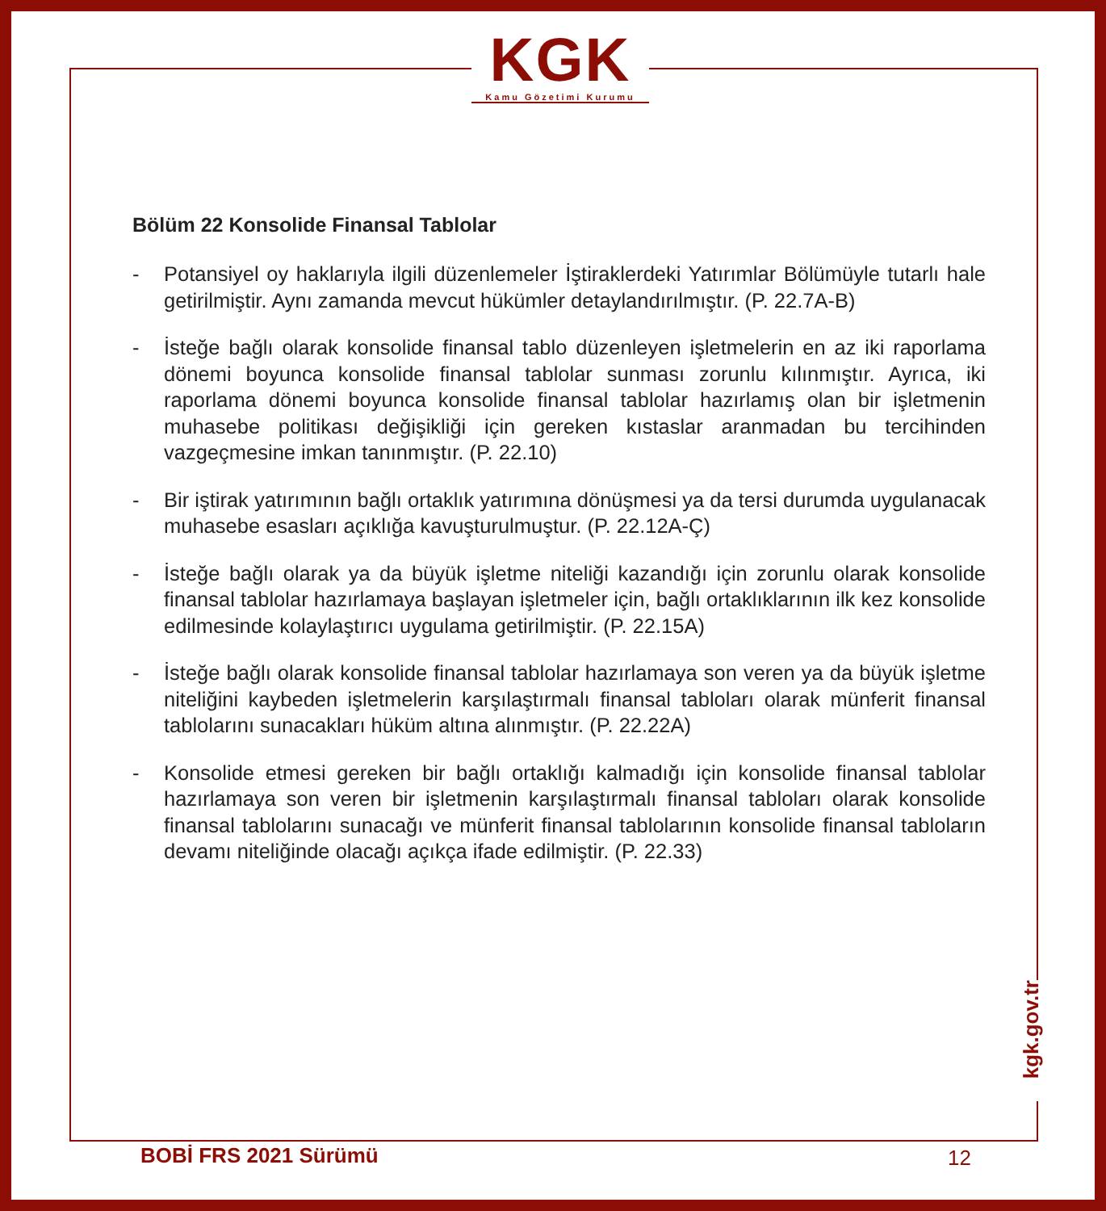KGK
Kamu Gözetimi Kurumu
Bölüm 22 Konsolide Finansal Tablolar
- Potansiyel oy haklarıyla ilgili düzenlemeler İştiraklerdeki Yatırımlar Bölümüyle tutarlı hale getirilmiştir. Aynı zamanda mevcut hükümler detaylandırılmıştır. (P. 22.7A-B)
- İsteğe bağlı olarak konsolide finansal tablo düzenleyen işletmelerin en az iki raporlama dönemi boyunca konsolide finansal tablolar sunması zorunlu kılınmıştır. Ayrıca, iki raporlama dönemi boyunca konsolide finansal tablolar hazırlamış olan bir işletmenin muhasebe politikası değişikliği için gereken kıstaslar aranmadan bu tercihinden vazgeçmesine imkan tanınmıştır. (P. 22.10)
- Bir iştirak yatırımının bağlı ortaklık yatırımına dönüşmesi ya da tersi durumda uygulanacak muhasebe esasları açıklığa kavuşturulmuştur. (P. 22.12A-Ç)
- İsteğe bağlı olarak ya da büyük işletme niteliği kazandığı için zorunlu olarak konsolide finansal tablolar hazırlamaya başlayan işletmeler için, bağlı ortaklıklarının ilk kez konsolide edilmesinde kolaylaştırıcı uygulama getirilmiştir. (P. 22.15A)
- İsteğe bağlı olarak konsolide finansal tablolar hazırlamaya son veren ya da büyük işletme niteliğini kaybeden işletmelerin karşılaştırmalı finansal tabloları olarak münferit finansal tablolarını sunacakları hüküm altına alınmıştır. (P. 22.22A)
- Konsolide etmesi gereken bir bağlı ortaklığı kalmadığı için konsolide finansal tablolar hazırlamaya son veren bir işletmenin karşılaştırmalı finansal tabloları olarak konsolide finansal tablolarını sunacağı ve münferit finansal tablolarının konsolide finansal tabloların devamı niteliğinde olacağı açıkça ifade edilmiştir. (P. 22.33)
kgk.gov.tr
BOBİ FRS 2021 Sürümü 12